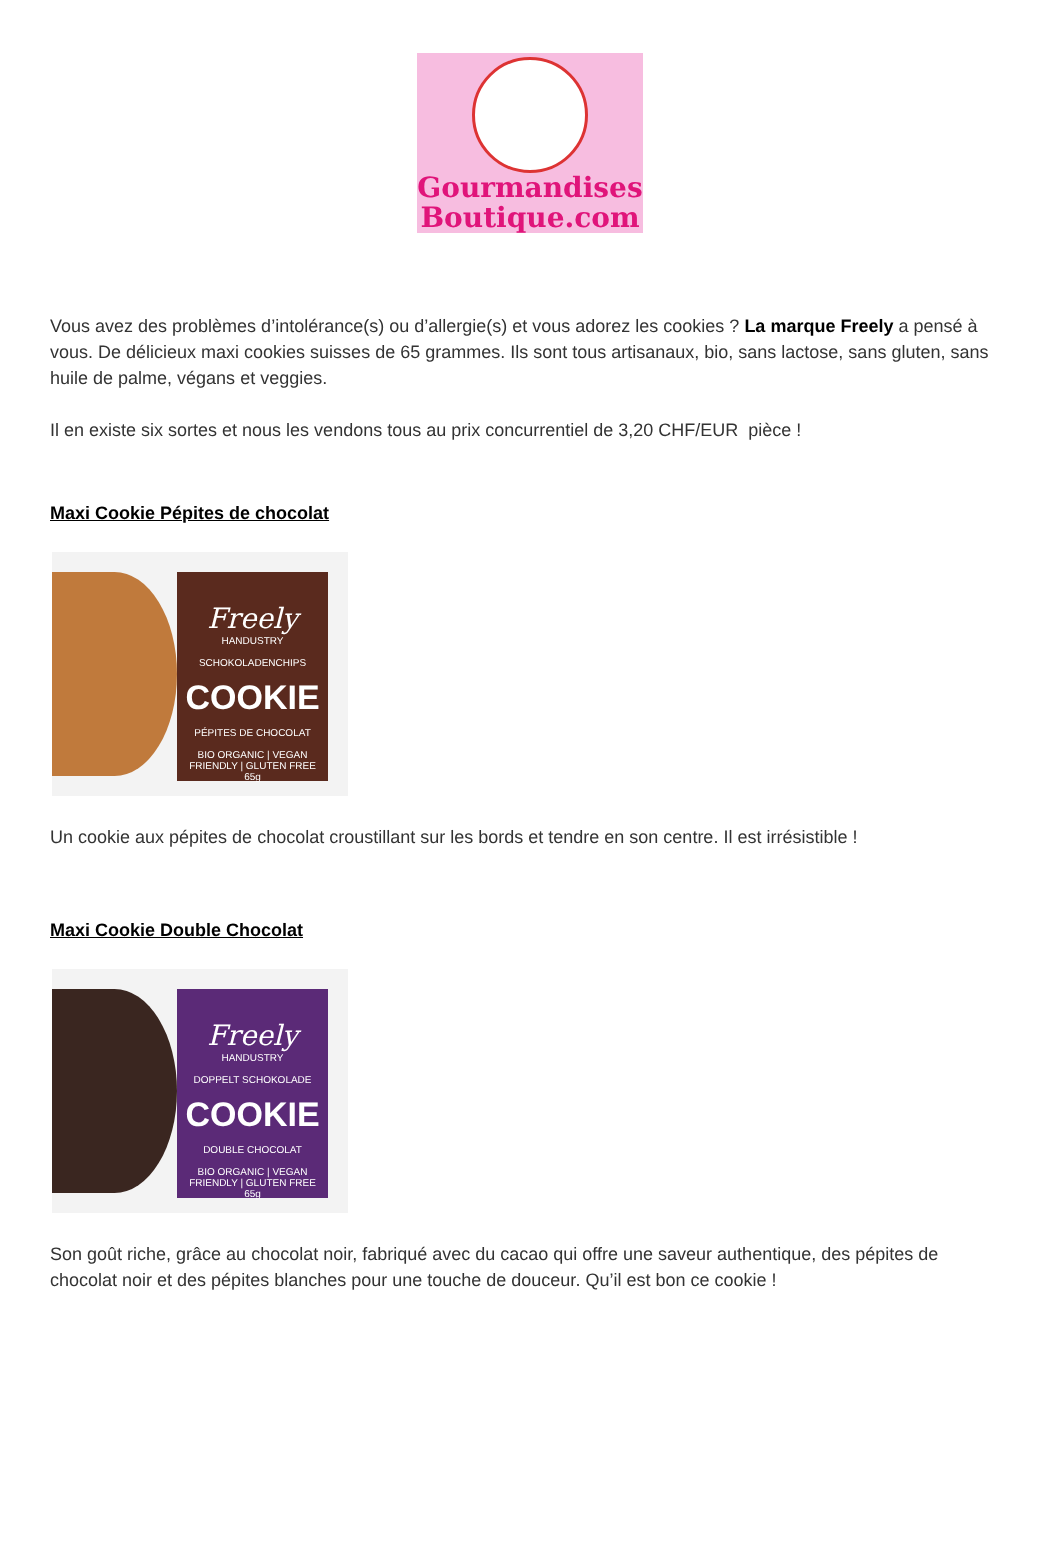Gourmandises
Boutique.com
Vous avez des problèmes d’intolérance(s) ou d’allergie(s) et vous adorez les cookies ? La marque Freely a pensé à vous. De délicieux maxi cookies suisses de 65 grammes. Ils sont tous artisanaux, bio, sans lactose, sans gluten, sans huile de palme, végans et veggies.
Il en existe six sortes et nous les vendons tous au prix concurrentiel de 3,20 CHF/EUR pièce !
Maxi Cookie Pépites de chocolat
Freely
HANDUSTRY
SCHOKOLADENCHIPS
COOKIE
PÉPITES DE CHOCOLAT
BIO ORGANIC | VEGAN FRIENDLY | GLUTEN FREE
65g
Un cookie aux pépites de chocolat croustillant sur les bords et tendre en son centre. Il est irrésistible !
Maxi Cookie Double Chocolat
Freely
HANDUSTRY
DOPPELT SCHOKOLADE
COOKIE
DOUBLE CHOCOLAT
BIO ORGANIC | VEGAN FRIENDLY | GLUTEN FREE
65g
Son goût riche, grâce au chocolat noir, fabriqué avec du cacao qui offre une saveur authentique, des pépites de chocolat noir et des pépites blanches pour une touche de douceur. Qu’il est bon ce cookie !